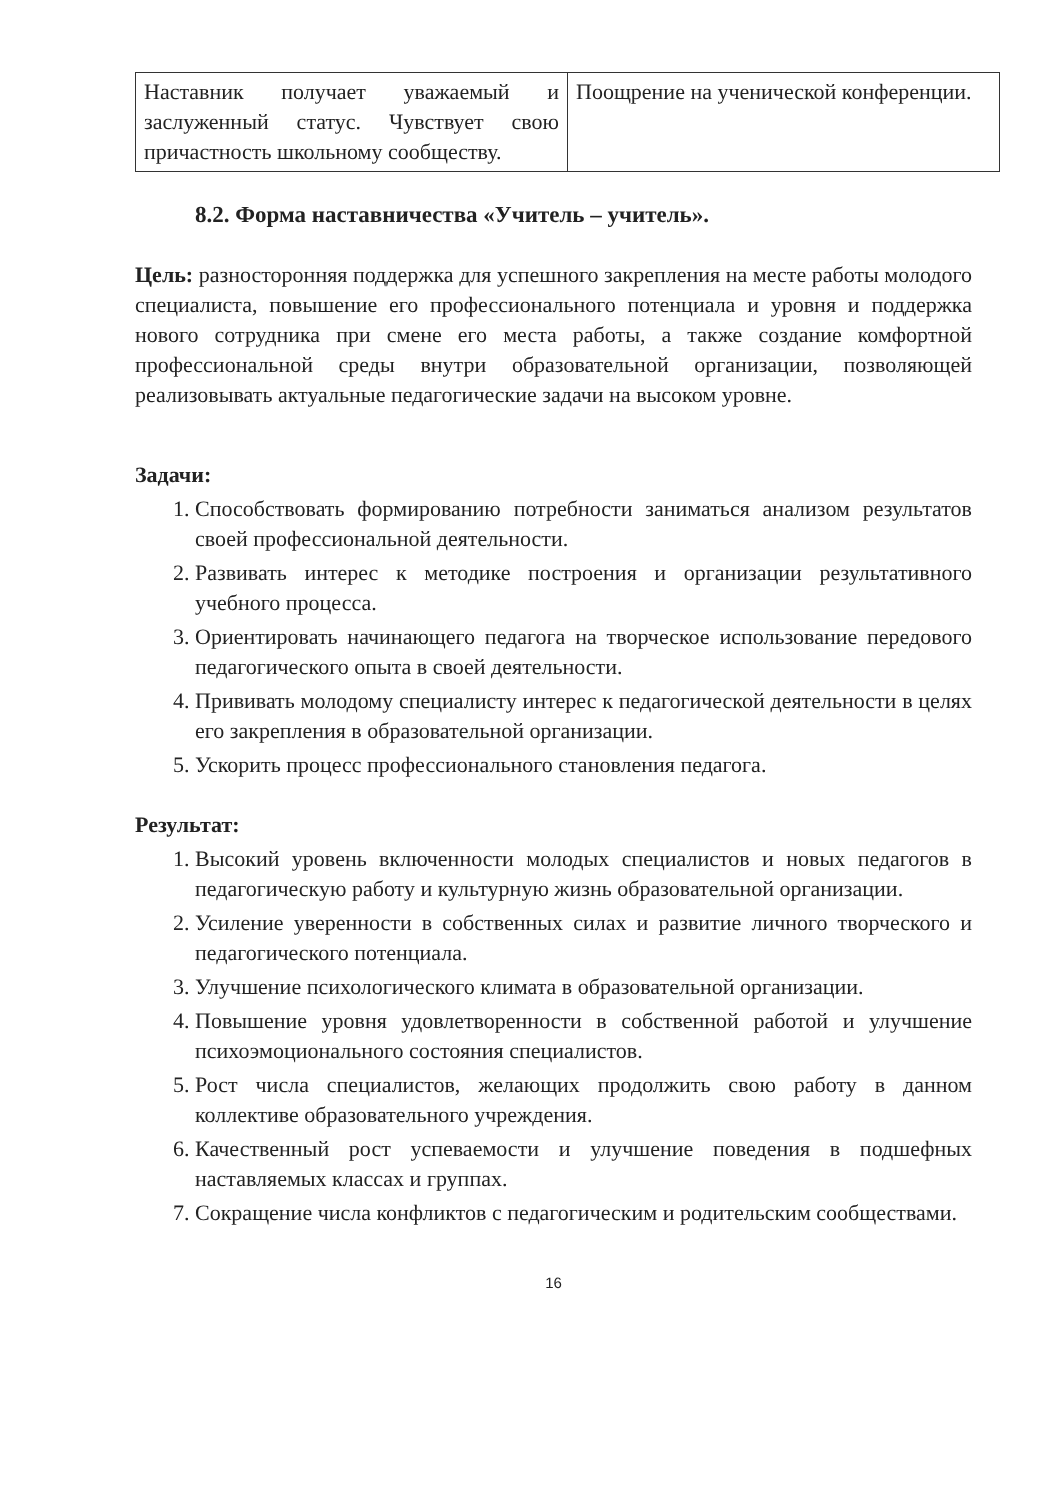| Наставник получает уважаемый и заслуженный статус. Чувствует свою причастность школьному сообществу. | Поощрение на ученической конференции. |
8.2. Форма наставничества «Учитель – учитель».
Цель: разносторонняя поддержка для успешного закрепления на месте работы молодого специалиста, повышение его профессионального потенциала и уровня и поддержка нового сотрудника при смене его места работы, а также создание комфортной профессиональной среды внутри образовательной организации, позволяющей реализовывать актуальные педагогические задачи на высоком уровне.
Задачи:
1. Способствовать формированию потребности заниматься анализом результатов своей профессиональной деятельности.
2. Развивать интерес к методике построения и организации результативного учебного процесса.
3. Ориентировать начинающего педагога на творческое использование передового педагогического опыта в своей деятельности.
4. Прививать молодому специалисту интерес к педагогической деятельности в целях его закрепления в образовательной организации.
5. Ускорить процесс профессионального становления педагога.
Результат:
1. Высокий уровень включенности молодых специалистов и новых педагогов в педагогическую работу и культурную жизнь образовательной организации.
2. Усиление уверенности в собственных силах и развитие личного творческого и педагогического потенциала.
3. Улучшение психологического климата в образовательной организации.
4. Повышение уровня удовлетворенности в собственной работой и улучшение психоэмоционального состояния специалистов.
5. Рост числа специалистов, желающих продолжить свою работу в данном коллективе образовательного учреждения.
6. Качественный рост успеваемости и улучшение поведения в подшефных наставляемых классах и группах.
7. Сокращение числа конфликтов с педагогическим и родительским сообществами.
16